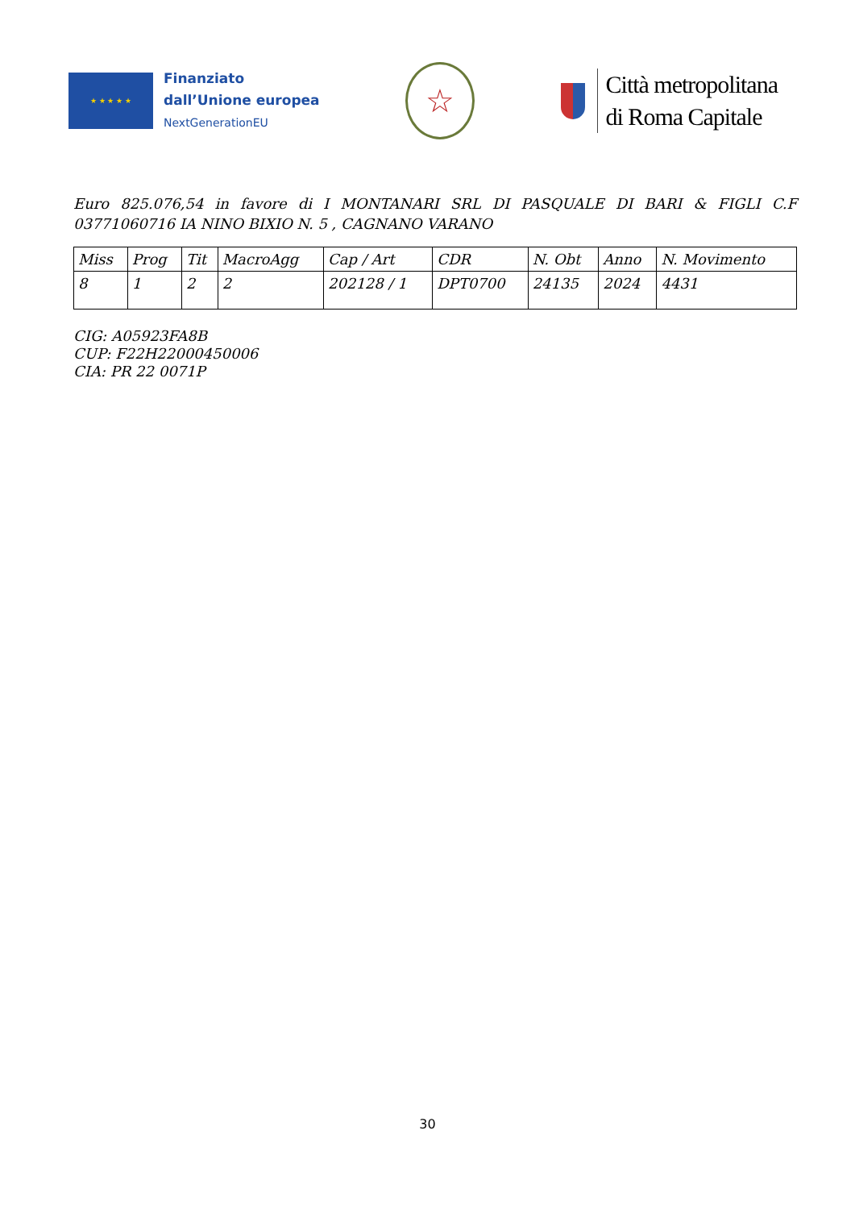★ ★ ★ ★ ★
Finanziato
dall’Unione europea
NextGenerationEU
☆
Città metropolitana
di Roma Capitale
Euro 825.076,54 in favore di I MONTANARI SRL DI PASQUALE DI BARI & FIGLI C.F 03771060716 IA NINO BIXIO N. 5 , CAGNANO VARANO
| Miss | Prog | Tit | MacroAgg | Cap / Art | CDR | N. Obt | Anno | N. Movimento |
| 8 | 1 | 2 | 2 | 202128 / 1 | DPT0700 | 24135 | 2024 | 4431 |
CIG: A05923FA8B
CUP: F22H22000450006
CIA: PR 22 0071P
30